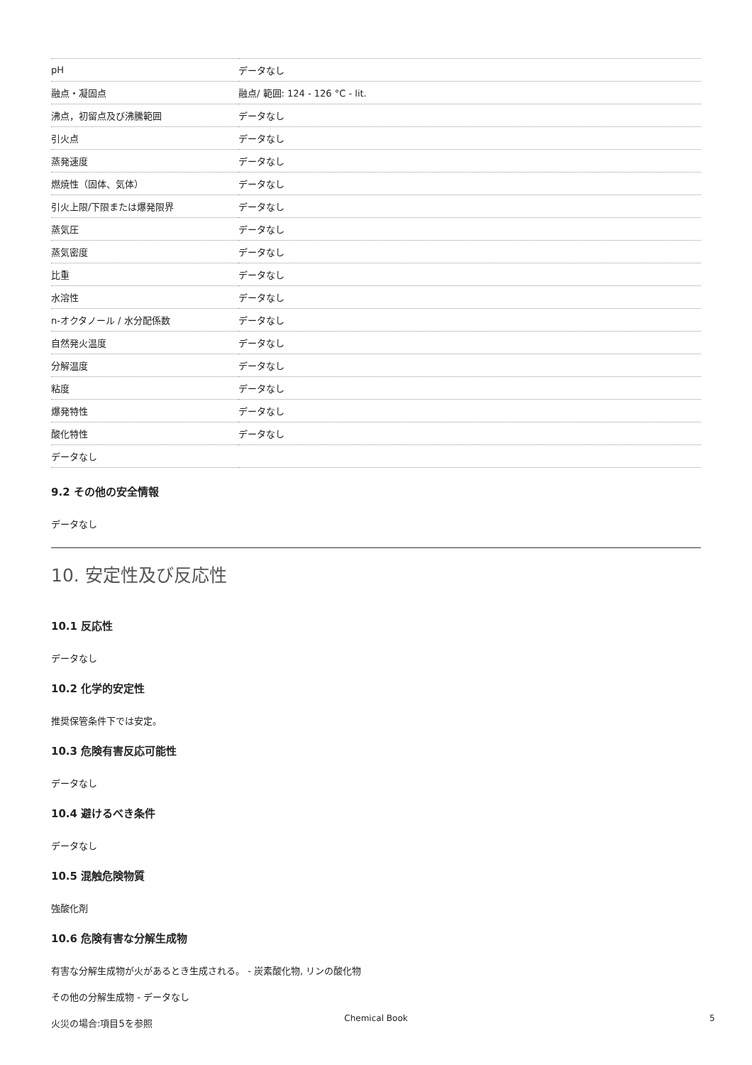| pH | データなし |
| 融点・凝固点 | 融点/ 範囲: 124 - 126 °C - lit. |
| 沸点，初留点及び沸騰範囲 | データなし |
| 引火点 | データなし |
| 蒸発速度 | データなし |
| 燃焼性（固体、気体） | データなし |
| 引火上限/下限または爆発限界 | データなし |
| 蒸気圧 | データなし |
| 蒸気密度 | データなし |
| 比重 | データなし |
| 水溶性 | データなし |
| n-オクタノール / 水分配係数 | データなし |
| 自然発火温度 | データなし |
| 分解温度 | データなし |
| 粘度 | データなし |
| 爆発特性 | データなし |
| 酸化特性 | データなし |
| データなし | |
9.2 その他の安全情報
データなし
10. 安定性及び反応性
10.1 反応性
データなし
10.2 化学的安定性
推奨保管条件下では安定。
10.3 危険有害反応可能性
データなし
10.4 避けるべき条件
データなし
10.5 混触危険物質
強酸化剤
10.6 危険有害な分解生成物
有害な分解生成物が火があるとき生成される。 - 炭素酸化物, リンの酸化物
その他の分解生成物 - データなし
火災の場合:項目5を参照
Chemical Book 5